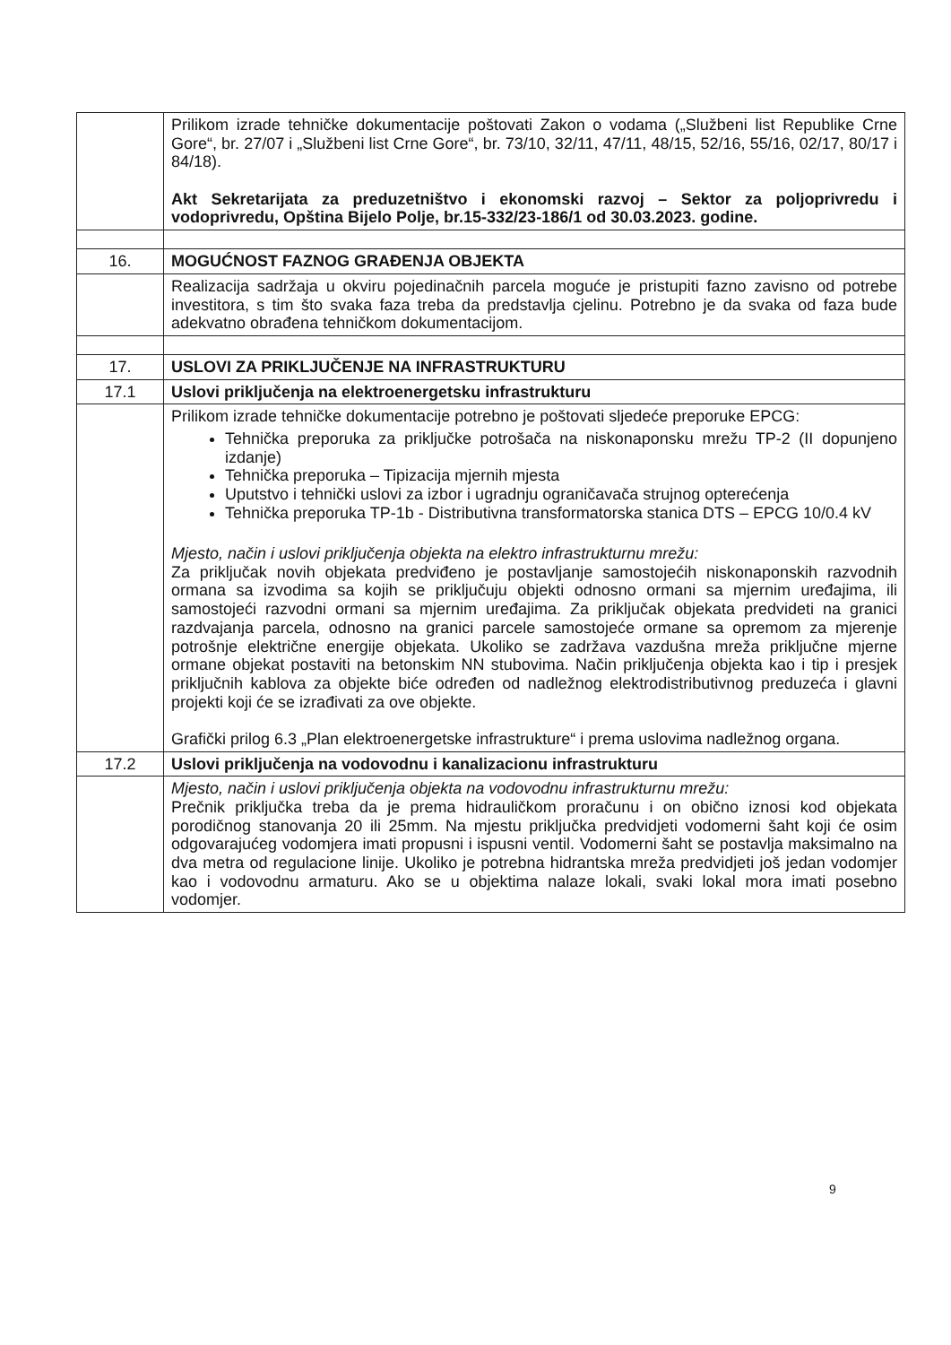| | Prilikom izrade tehničke dokumentacije poštovati Zakon o vodama („Službeni list Republike Crne Gore“, br. 27/07 i „Službeni list Crne Gore“, br. 73/10, 32/11, 47/11, 48/15, 52/16, 55/16, 02/17, 80/17 i 84/18). Akt Sekretarijata za preduzetništvo i ekonomski razvoj – Sektor za poljoprivredu i vodoprivredu, Opština Bijelo Polje, br.15-332/23-186/1 od 30.03.2023. godine. |
| 16. | MOGUĆNOST FAZNOG GRAĐENJA OBJEKTA |
| | Realizacija sadržaja u okviru pojedinačnih parcela moguće je pristupiti fazno zavisno od potrebe investitora, s tim što svaka faza treba da predstavlja cjelinu. Potrebno je da svaka od faza bude adekvatno obrađena tehničkom dokumentacijom. |
| 17. | USLOVI ZA PRIKLJUČENJE NA INFRASTRUKTURU |
| 17.1 | Uslovi priključenja na elektroenergetsku infrastrukturu |
| | Prilikom izrade tehničke dokumentacije potrebno je poštovati sljedeće preporuke EPCG: Tehnička preporuka za priključke potrošača na niskonaponsku mrežu TP-2 (II dopunjeno izdanje) Tehnička preporuka – Tipizacija mjernih mjesta Uputstvo i tehnički uslovi za izbor i ugradnju ograničavača strujnog opterećenja Tehnička preporuka TP-1b - Distributivna transformatorska stanica DTS – EPCG 10/0.4 kV Mjesto, način i uslovi priključenja objekta na elektro infrastrukturnu mrežu: Za priključak novih objekata predviđeno je postavljanje samostojećih niskonaponskih razvodnih ormana sa izvodima sa kojih se priključuju objekti odnosno ormani sa mjernim uređajima, ili samostojeći razvodni ormani sa mjernim uređajima. Za priključak objekata predvideti na granici razdvajanja parcela, odnosno na granici parcele samostojeće ormane sa opremom za mjerenje potrošnje električne energije objekata. Ukoliko se zadržava vazdušna mreža priključne mjerne ormane objekat postaviti na betonskim NN stubovima. Način priključenja objekta kao i tip i presjek priključnih kablova za objekte biće određen od nadležnog elektrodistributivnog preduzeća i glavni projekti koji će se izrađivati za ove objekte. Grafički prilog 6.3 „Plan elektroenergetske infrastrukture“ i prema uslovima nadležnog organa. |
| 17.2 | Uslovi priključenja na vodovodnu i kanalizacionu infrastrukturu |
| | Mjesto, način i uslovi priključenja objekta na vodovodnu infrastrukturnu mrežu: Prečnik priključka treba da je prema hidrauličkom proračunu i on obično iznosi kod objekata porodičnog stanovanja 20 ili 25mm. Na mjestu priključka predvidjeti vodomerni šaht koji će osim odgovarajućeg vodomjera imati propusni i ispusni ventil. Vodomerni šaht se postavlja maksimalno na dva metra od regulacione linije. Ukoliko je potrebna hidrantska mreža predvidjeti još jedan vodomjer kao i vodovodnu armaturu. Ako se u objektima nalaze lokali, svaki lokal mora imati posebno vodomjer. |
9